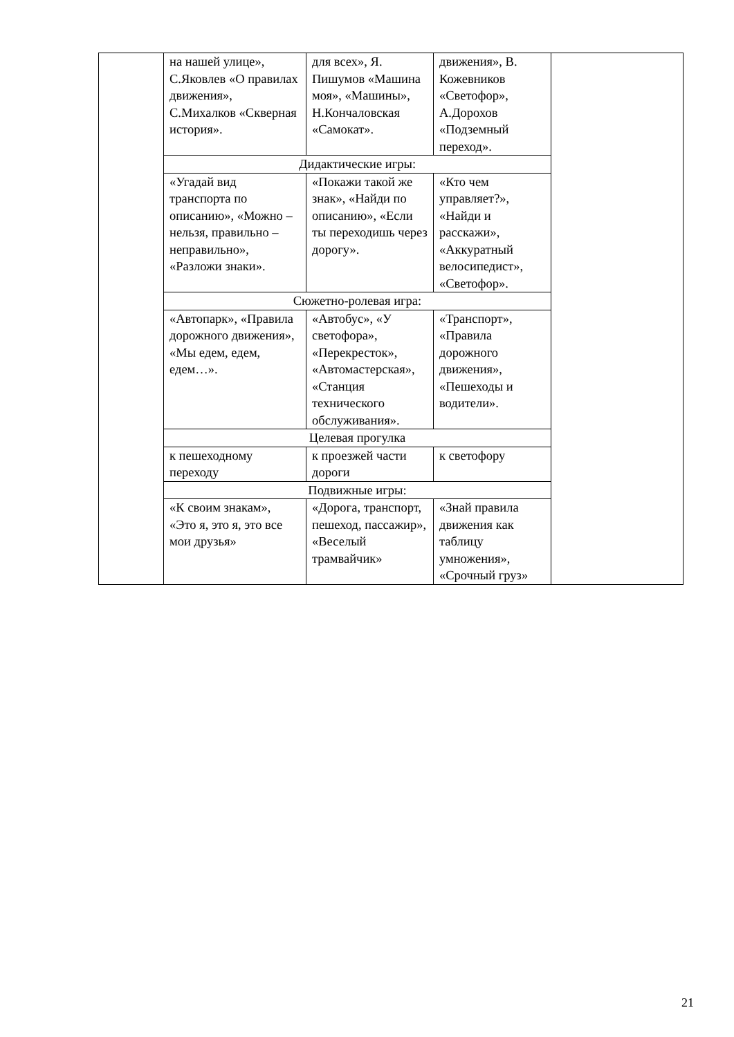| | на нашей улице», С.Яковлев «О правилах движения», С.Михалков «Скверная история». | для всех», Я. Пишумов «Машина моя», «Машины», Н.Кончаловская «Самокат». | движения», В. Кожевников «Светофор», А.Дорохов «Подземный переход». | |
| | Дидактические игры: | | | |
| | «Угадай вид транспорта по описанию», «Можно – нельзя, правильно – неправильно», «Разложи знаки». | «Покажи такой же знак», «Найди по описанию», «Если ты переходишь через дорогу». | «Кто чем управляет?», «Найди и расскажи», «Аккуратный велосипедист», «Светофор». | |
| | Сюжетно-ролевая игра: | | | |
| | «Автопарк», «Правила дорожного движения», «Мы едем, едем, едем…». | «Автобус», «У светофора», «Перекресток», «Автомастерская», «Станция технического обслуживания». | «Транспорт», «Правила дорожного движения», «Пешеходы и водители». | |
| | Целевая прогулка | | | |
| | к пешеходному переходу | к проезжей части дороги | к светофору | |
| | Подвижные игры: | | | |
| | «К своим знакам», «Это я, это я, это все мои друзья» | «Дорога, транспорт, пешеход, пассажир», «Веселый трамвайчик» | «Знай правила движения как таблицу умножения», «Срочный груз» | |
21